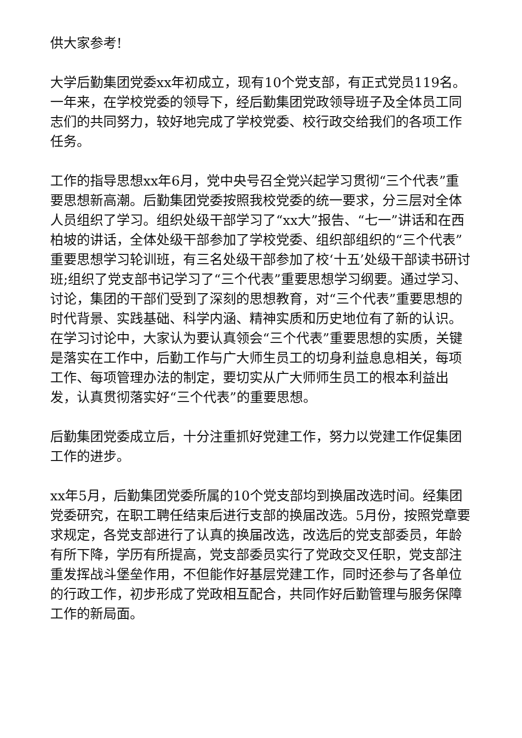供大家参考!
大学后勤集团党委xx年初成立，现有10个党支部，有正式党员119名。一年来，在学校党委的领导下，经后勤集团党政领导班子及全体员工同志们的共同努力，较好地完成了学校党委、校行政交给我们的各项工作任务。
工作的指导思想xx年6月，党中央号召全党兴起学习贯彻“三个代表”重要思想新高潮。后勤集团党委按照我校党委的统一要求，分三层对全体人员组织了学习。组织处级干部学习了“xx大”报告、“七一”讲话和在西柏坡的讲话，全体处级干部参加了学校党委、组织部组织的“三个代表”重要思想学习轮训班，有三名处级干部参加了校‘十五’处级干部读书研讨班;组织了党支部书记学习了“三个代表”重要思想学习纲要。通过学习、讨论，集团的干部们受到了深刻的思想教育，对“三个代表”重要思想的时代背景、实践基础、科学内涵、精神实质和历史地位有了新的认识。在学习讨论中，大家认为要认真领会“三个代表”重要思想的实质，关键是落实在工作中，后勤工作与广大师生员工的切身利益息息相关，每项工作、每项管理办法的制定，要切实从广大师师生员工的根本利益出发，认真贯彻落实好“三个代表”的重要思想。
后勤集团党委成立后，十分注重抓好党建工作，努力以党建工作促集团工作的进步。
xx年5月，后勤集团党委所属的10个党支部均到换届改选时间。经集团党委研究，在职工聘任结束后进行支部的换届改选。5月份，按照党章要求规定，各党支部进行了认真的换届改选，改选后的党支部委员，年龄有所下降，学历有所提高，党支部委员实行了党政交叉任职，党支部注重发挥战斗堡垒作用，不但能作好基层党建工作，同时还参与了各单位的行政工作，初步形成了党政相互配合，共同作好后勤管理与服务保障工作的新局面。